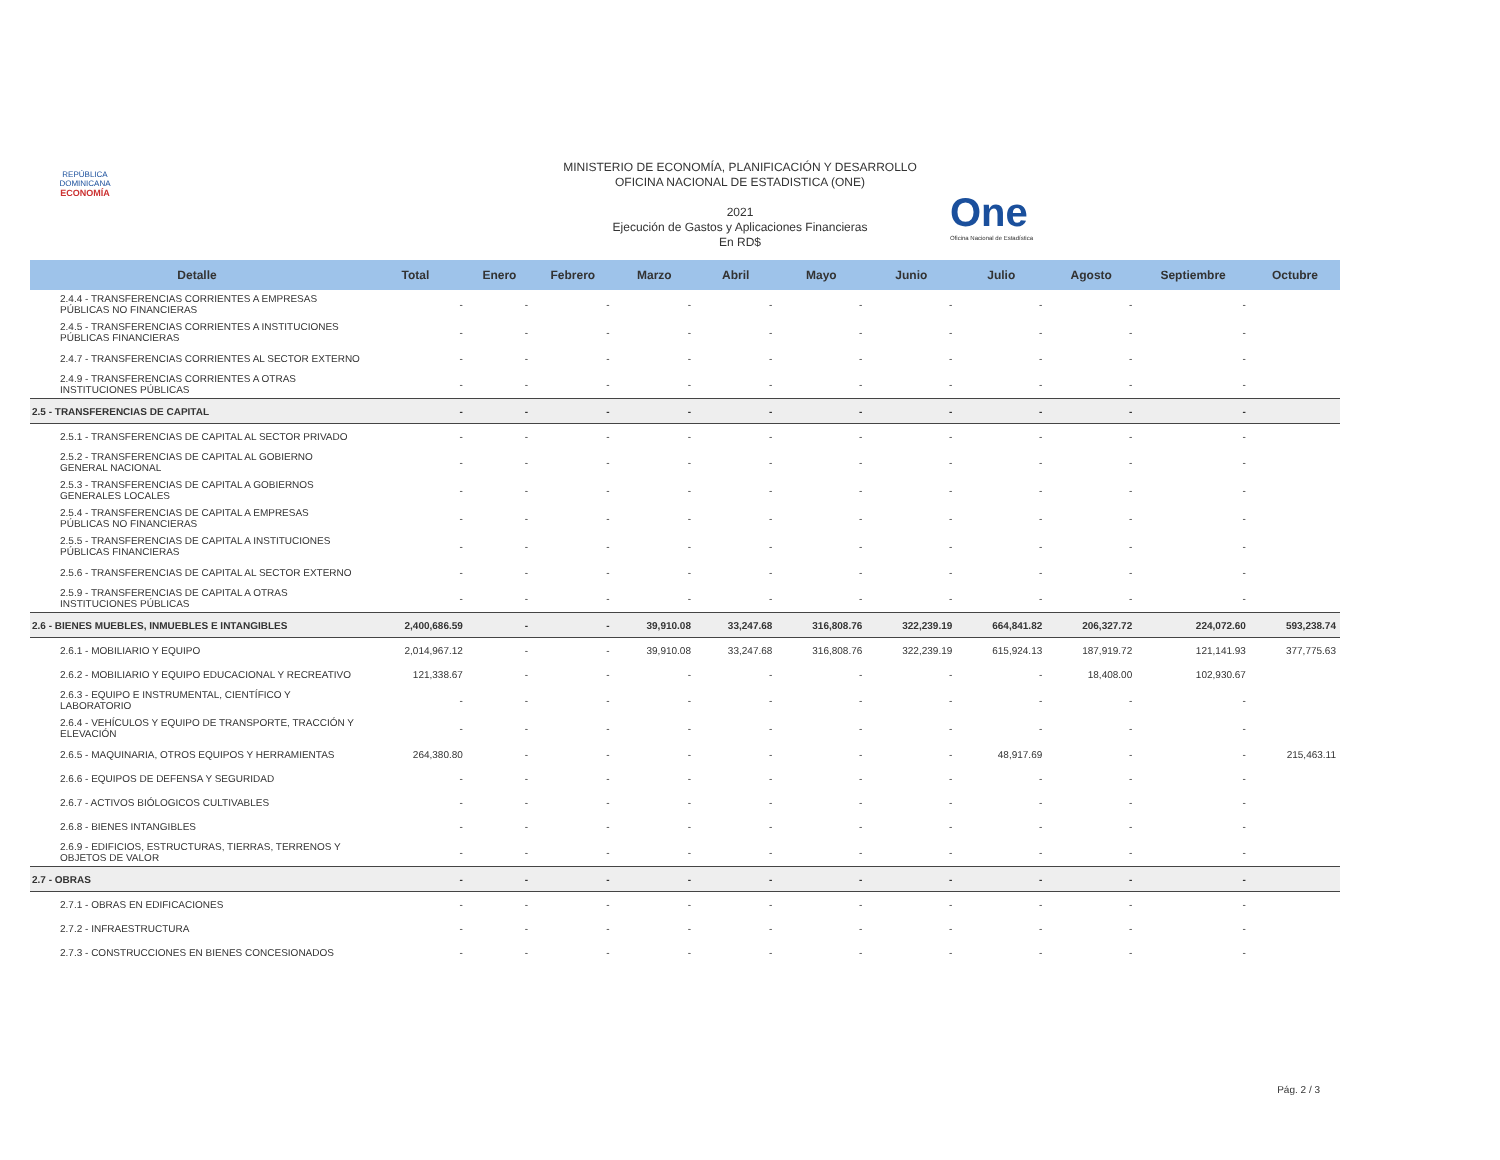REPÚBLICA DOMINICANA
ECONOMÍA
One
Oficina Nacional de Estadística
MINISTERIO DE ECONOMÍA, PLANIFICACIÓN Y DESARROLLO
OFICINA NACIONAL DE ESTADISTICA (ONE)
2021
Ejecución de Gastos y Aplicaciones Financieras
En RD$
| Detalle | Total | Enero | Febrero | Marzo | Abril | Mayo | Junio | Julio | Agosto | Septiembre | Octubre |
| --- | --- | --- | --- | --- | --- | --- | --- | --- | --- | --- | --- |
| 2.4.4 - TRANSFERENCIAS CORRIENTES A EMPRESAS PÚBLICAS NO FINANCIERAS | - | - | - | - | - | - | - | - | - | - | |
| 2.4.5 - TRANSFERENCIAS CORRIENTES A INSTITUCIONES PÚBLICAS FINANCIERAS | - | - | - | - | - | - | - | - | - | - | |
| 2.4.7 - TRANSFERENCIAS CORRIENTES AL SECTOR EXTERNO | - | - | - | - | - | - | - | - | - | - | |
| 2.4.9 - TRANSFERENCIAS CORRIENTES A OTRAS INSTITUCIONES PÚBLICAS | - | - | - | - | - | - | - | - | - | - | |
| 2.5 - TRANSFERENCIAS DE CAPITAL | - | - | - | - | - | - | - | - | - | - | |
| 2.5.1 - TRANSFERENCIAS DE CAPITAL AL SECTOR PRIVADO | - | - | - | - | - | - | - | - | - | - | |
| 2.5.2 - TRANSFERENCIAS DE CAPITAL AL GOBIERNO GENERAL NACIONAL | - | - | - | - | - | - | - | - | - | - | |
| 2.5.3 - TRANSFERENCIAS DE CAPITAL A GOBIERNOS GENERALES LOCALES | - | - | - | - | - | - | - | - | - | - | |
| 2.5.4 - TRANSFERENCIAS DE CAPITAL A EMPRESAS PÚBLICAS NO FINANCIERAS | - | - | - | - | - | - | - | - | - | - | |
| 2.5.5 - TRANSFERENCIAS DE CAPITAL A INSTITUCIONES PÚBLICAS FINANCIERAS | - | - | - | - | - | - | - | - | - | - | |
| 2.5.6 - TRANSFERENCIAS DE CAPITAL AL SECTOR EXTERNO | - | - | - | - | - | - | - | - | - | - | |
| 2.5.9 - TRANSFERENCIAS DE CAPITAL A OTRAS INSTITUCIONES PÚBLICAS | - | - | - | - | - | - | - | - | - | - | |
| 2.6 - BIENES MUEBLES, INMUEBLES E INTANGIBLES | 2,400,686.59 | - | - | 39,910.08 | 33,247.68 | 316,808.76 | 322,239.19 | 664,841.82 | 206,327.72 | 224,072.60 | 593,238.74 |
| 2.6.1 - MOBILIARIO Y EQUIPO | 2,014,967.12 | - | - | 39,910.08 | 33,247.68 | 316,808.76 | 322,239.19 | 615,924.13 | 187,919.72 | 121,141.93 | 377,775.63 |
| 2.6.2 - MOBILIARIO Y EQUIPO EDUCACIONAL Y RECREATIVO | 121,338.67 | - | - | - | - | - | - | - | 18,408.00 | 102,930.67 | |
| 2.6.3 - EQUIPO E INSTRUMENTAL, CIENTÍFICO Y LABORATORIO | - | - | - | - | - | - | - | - | - | - | |
| 2.6.4 - VEHÍCULOS Y EQUIPO DE TRANSPORTE, TRACCIÓN Y ELEVACIÓN | - | - | - | - | - | - | - | - | - | - | |
| 2.6.5 - MAQUINARIA, OTROS EQUIPOS Y HERRAMIENTAS | 264,380.80 | - | - | - | - | - | - | 48,917.69 | - | - | 215,463.11 |
| 2.6.6 - EQUIPOS DE DEFENSA Y SEGURIDAD | - | - | - | - | - | - | - | - | - | - | |
| 2.6.7 - ACTIVOS BIÓLOGICOS CULTIVABLES | - | - | - | - | - | - | - | - | - | - | |
| 2.6.8 - BIENES INTANGIBLES | - | - | - | - | - | - | - | - | - | - | |
| 2.6.9 - EDIFICIOS, ESTRUCTURAS, TIERRAS, TERRENOS Y OBJETOS DE VALOR | - | - | - | - | - | - | - | - | - | - | |
| 2.7 - OBRAS | - | - | - | - | - | - | - | - | - | - | |
| 2.7.1 - OBRAS EN EDIFICACIONES | - | - | - | - | - | - | - | - | - | - | |
| 2.7.2 - INFRAESTRUCTURA | - | - | - | - | - | - | - | - | - | - | |
| 2.7.3 - CONSTRUCCIONES EN BIENES CONCESIONADOS | - | - | - | - | - | - | - | - | - | - | |
Pág. 2 / 3